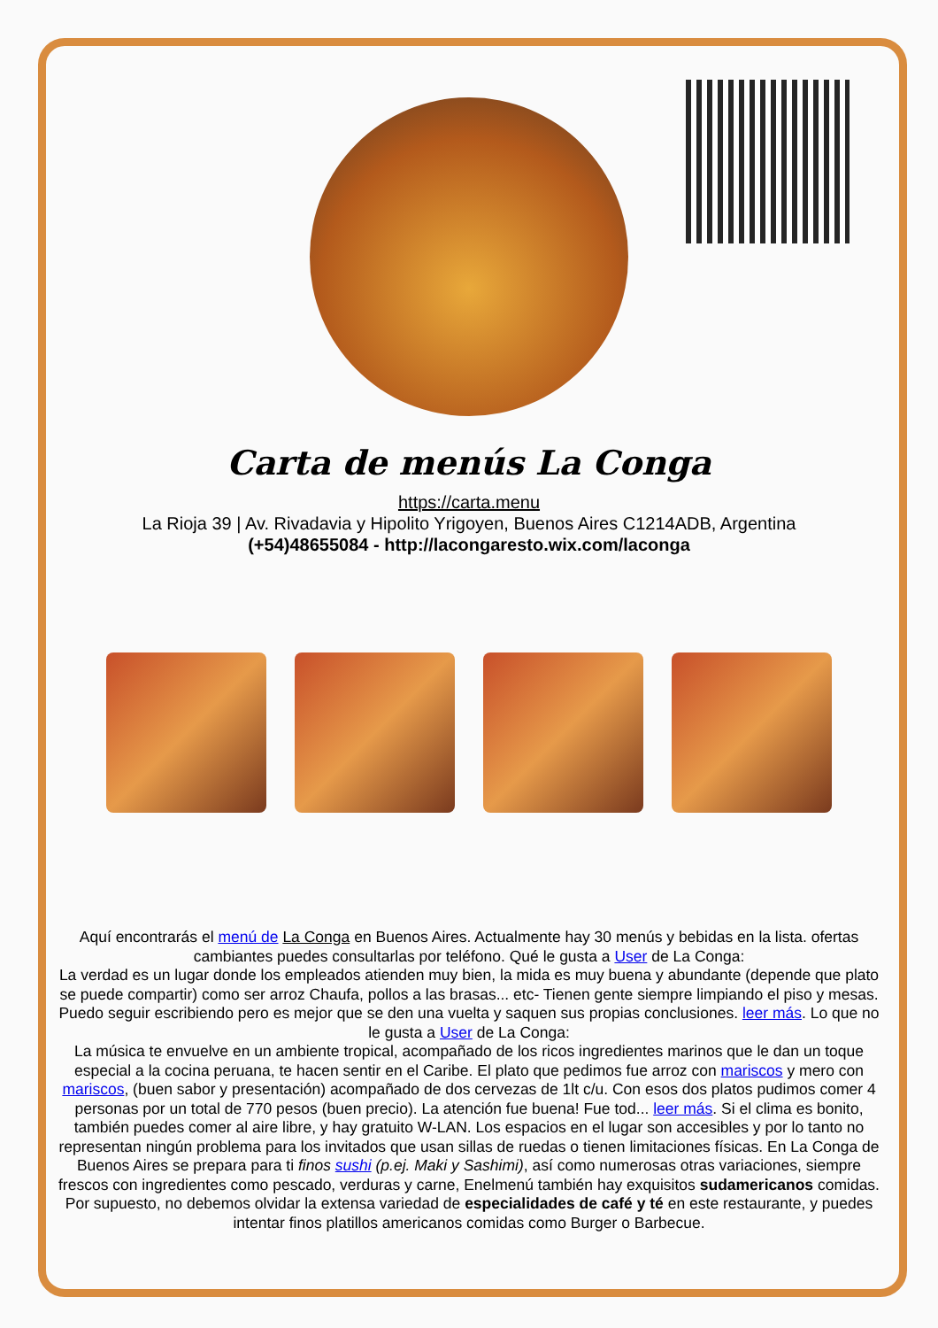Carta de menús La Conga
https://carta.menu
La Rioja 39 | Av. Rivadavia y Hipolito Yrigoyen, Buenos Aires C1214ADB, Argentina
(+54)48655084 - http://lacongaresto.wix.com/laconga
Aquí encontrarás el menú de La Conga en Buenos Aires. Actualmente hay 30 menús y bebidas en la lista. ofertas cambiantes puedes consultarlas por teléfono. Qué le gusta a User de La Conga:
La verdad es un lugar donde los empleados atienden muy bien, la mida es muy buena y abundante (depende que plato se puede compartir) como ser arroz Chaufa, pollos a las brasas... etc- Tienen gente siempre limpiando el piso y mesas. Puedo seguir escribiendo pero es mejor que se den una vuelta y saquen sus propias conclusiones. leer más. Lo que no le gusta a User de La Conga:
La música te envuelve en un ambiente tropical, acompañado de los ricos ingredientes marinos que le dan un toque especial a la cocina peruana, te hacen sentir en el Caribe. El plato que pedimos fue arroz con mariscos y mero con mariscos, (buen sabor y presentación) acompañado de dos cervezas de 1lt c/u. Con esos dos platos pudimos comer 4 personas por un total de 770 pesos (buen precio). La atención fue buena! Fue tod... leer más. Si el clima es bonito, también puedes comer al aire libre, y hay gratuito W-LAN. Los espacios en el lugar son accesibles y por lo tanto no representan ningún problema para los invitados que usan sillas de ruedas o tienen limitaciones físicas. En La Conga de Buenos Aires se prepara para ti finos sushi (p.ej. Maki y Sashimi), así como numerosas otras variaciones, siempre frescos con ingredientes como pescado, verduras y carne, Enelmenú también hay exquisitos sudamericanos comidas. Por supuesto, no debemos olvidar la extensa variedad de especialidades de café y té en este restaurante, y puedes intentar finos platillos americanos comidas como Burger o Barbecue.